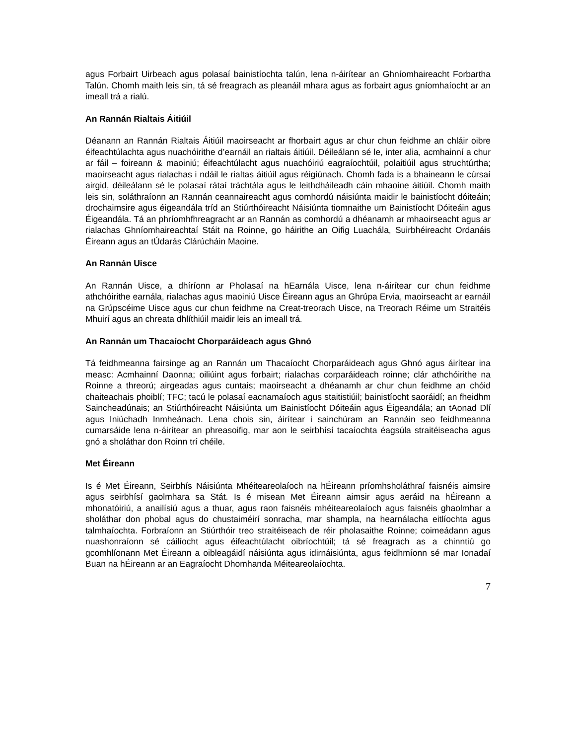agus Forbairt Uirbeach agus polasaí bainistíochta talún, lena n-áirítear an Ghníomhaireacht Forbartha Talún. Chomh maith leis sin, tá sé freagrach as pleanáil mhara agus as forbairt agus gníomhaíocht ar an imeall trá a rialú.
An Rannán Rialtais Áitiúil
Déanann an Rannán Rialtais Áitiúil maoirseacht ar fhorbairt agus ar chur chun feidhme an chláir oibre éifeachtúlachta agus nuachóirithe d’earnáil an rialtais áitiúil. Déileálann sé le, inter alia, acmhainní a chur ar fáil – foireann & maoiniú; éifeachtúlacht agus nuachóiriú eagraíochtúil, polaitiúil agus struchtúrtha; maoirseacht agus rialachas i ndáil le rialtas áitiúil agus réigiúnach. Chomh fada is a bhaineann le cúrsaí airgid, déileálann sé le polasaí rátaí tráchtála agus le leithdháileadh cáin mhaoine áitiúil. Chomh maith leis sin, soláthraíonn an Rannán ceannaireacht agus comhordú náisiúnta maidir le bainistíocht dóiteáin; drochaimsire agus éigeandála tríd an Stiúrthóireacht Náisiúnta tiomnaithe um Bainistíocht Dóiteáin agus Éigeandála. Tá an phríomhfhreagracht ar an Rannán as comhordú a dhéanamh ar mhaoirseacht agus ar rialachas Ghníomhaireachtaí Stáit na Roinne, go háirithe an Oifig Luachála, Suirbhéireacht Ordanáis Éireann agus an tÚdarás Clárúcháin Maoine.
An Rannán Uisce
An Rannán Uisce, a dhíríonn ar Pholasaí na hEarnála Uisce, lena n-áirítear cur chun feidhme athchóirithe earnála, rialachas agus maoiniú Uisce Éireann agus an Ghrúpa Ervia, maoirseacht ar earnáil na Grúpscéime Uisce agus cur chun feidhme na Creat-treorach Uisce, na Treorach Réime um Straitéis Mhuirí agus an chreata dhlíthiúil maidir leis an imeall trá.
An Rannán um Thacaíocht Chorparáideach agus Ghnó
Tá feidhmeanna fairsinge ag an Rannán um Thacaíocht Chorparáideach agus Ghnó agus áirítear ina measc: Acmhainní Daonna; oiliúint agus forbairt; rialachas corparáideach roinne; clár athchóirithe na Roinne a threorú; airgeadas agus cuntais; maoirseacht a dhéanamh ar chur chun feidhme an chóid chaiteachais phoiblí; TFC; tacú le polasaí eacnamaíoch agus staitistiúil; bainistíocht saoráidí; an fheidhm Saincheadúnais; an Stiúrthóireacht Náisiúnta um Bainistíocht Dóiteáin agus Éigeandála; an tAonad Dlí agus Iniúchadh Inmheánach. Lena chois sin, áirítear i sainchúram an Rannáin seo feidhmeanna cumarsáide lena n-áirítear an phreasoifig, mar aon le seirbhísí tacaíochta éagsúla straitéiseacha agus gnó a sholáthar don Roinn trí chéile.
Met Éireann
Is é Met Éireann, Seirbhís Náisiúnta Mhéiteareolaíoch na hÉireann príomhsholáthraí faisnéis aimsire agus seirbhísí gaolmhara sa Stát. Is é misean Met Éireann aimsir agus aeráid na hÉireann a mhonatóiriú, a anailísiú agus a thuar, agus raon faisnéis mhéiteareolaíoch agus faisnéis ghaolmhar a sholáthar don phobal agus do chustaiméirí sonracha, mar shampla, na hearnálacha eitlíochta agus talmhaíochta. Forbraíonn an Stiúrthóir treo straitéiseach de réir pholasaithe Roinne; coimeádann agus nuashonraíonn sé cáilíocht agus éifeachtúlacht oibríochtúil; tá sé freagrach as a chinntiú go gcomhlíonann Met Éireann a oibleagáidí náisiúnta agus idirnáisiúnta, agus feidhmíonn sé mar Ionadaí Buan na hÉireann ar an Eagraíocht Dhomhanda Méiteareolaíochta.
7